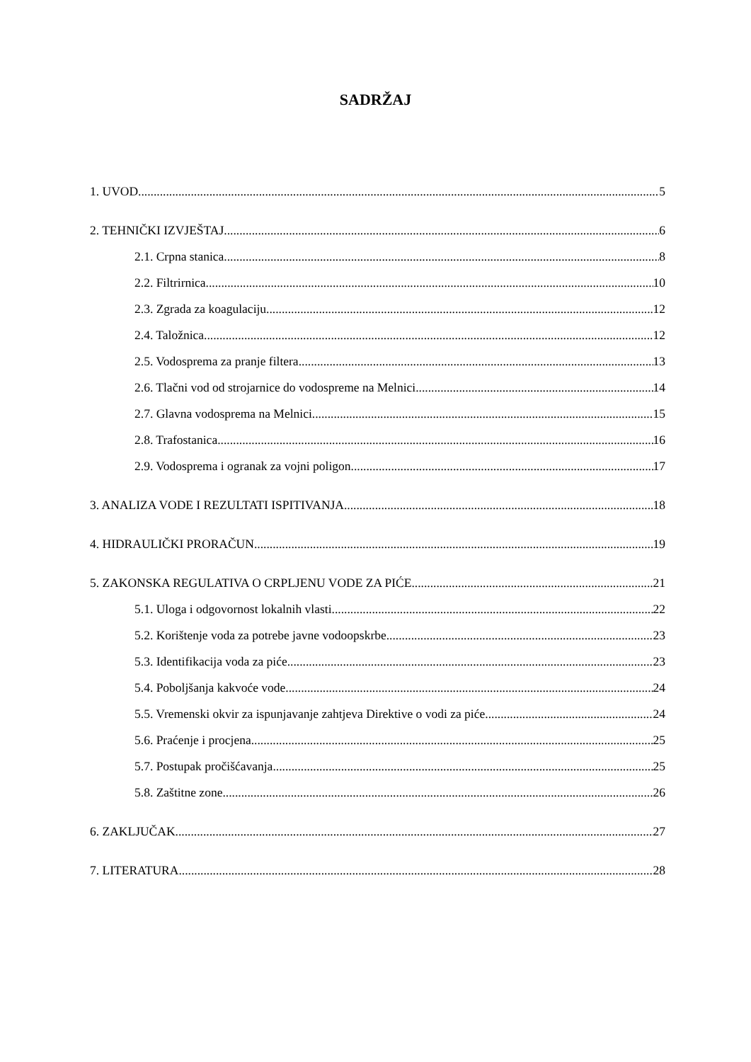SADRŽAJ
1. UVOD 5
2. TEHNIČKI IZVJEŠTAJ 6
2.1. Crpna stanica 8
2.2. Filtrirnica 10
2.3. Zgrada za koagulaciju 12
2.4. Taložnica 12
2.5. Vodosprema za pranje filtera 13
2.6. Tlačni vod od strojarnice do vodospreme na Melnici 14
2.7. Glavna vodosprema na Melnici 15
2.8. Trafostanica 16
2.9. Vodosprema i ogranak za vojni poligon 17
3. ANALIZA VODE I REZULTATI ISPITIVANJA 18
4. HIDRAULIČKI PRORAČUN 19
5. ZAKONSKA REGULATIVA O CRPLJENU VODE ZA PIĆE 21
5.1. Uloga i odgovornost lokalnih vlasti 22
5.2. Korištenje voda za potrebe javne vodoopskrbe 23
5.3. Identifikacija voda za piće 23
5.4. Poboljšanja kakvoće vode 24
5.5. Vremenski okvir za ispunjavanje zahtjeva Direktive o vodi za piće 24
5.6. Praćenje i procjena 25
5.7. Postupak pročišćavanja 25
5.8. Zaštitne zone 26
6. ZAKLJUČAK 27
7. LITERATURA 28